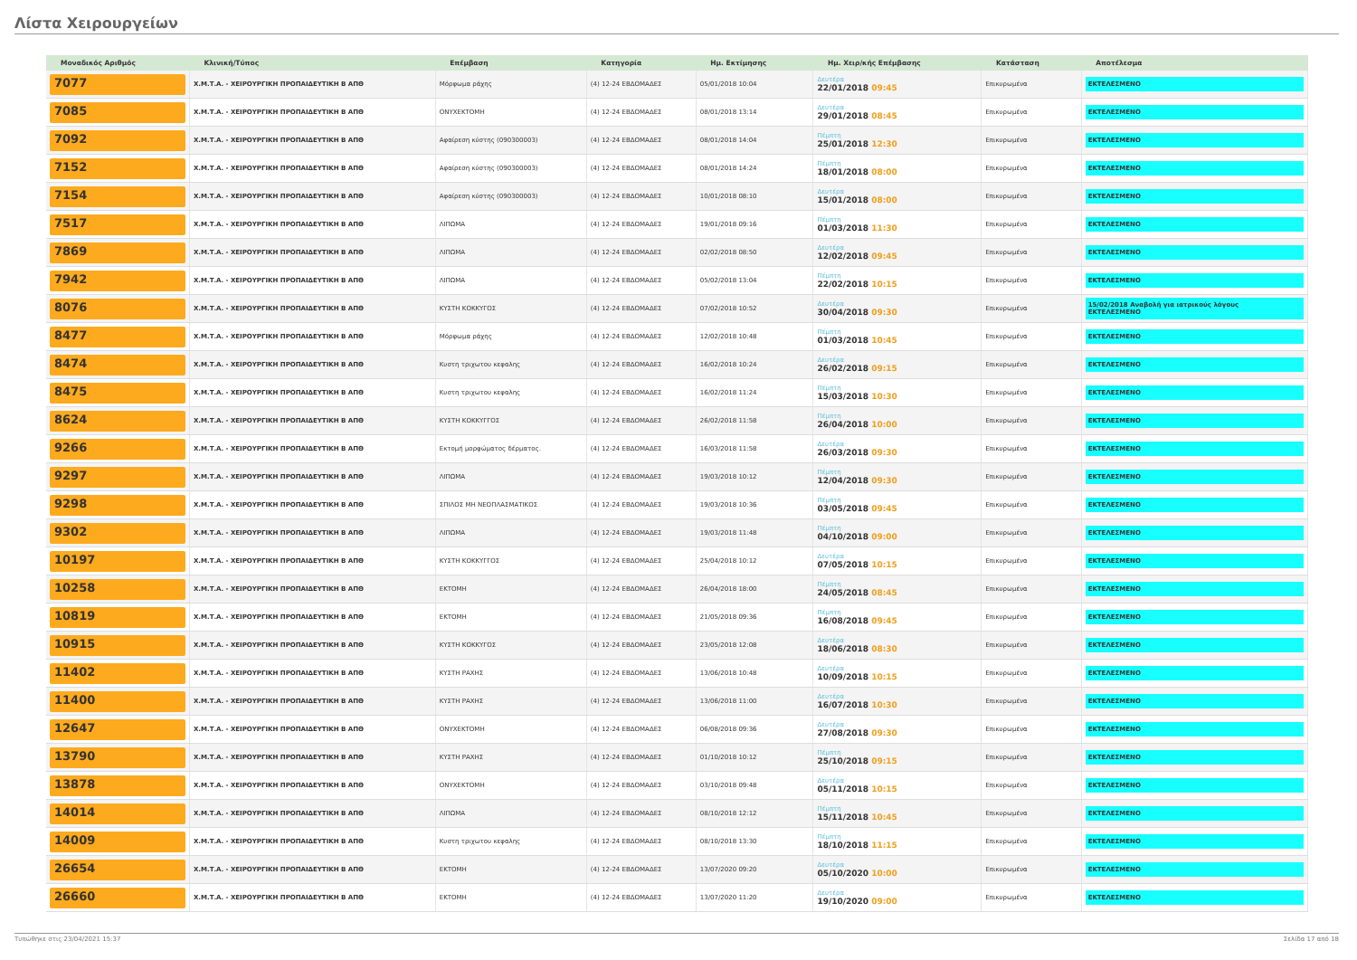Λίστα Χειρουργείων
| Μοναδικός Αριθμός | Κλινική/Τύπος | Επέμβαση | Κατηγορία | Ημ. Εκτίμησης | Ημ. Χειρ/κής Επέμβασης | Κατάσταση | Αποτέλεσμα |
| --- | --- | --- | --- | --- | --- | --- | --- |
| 7077 | Χ.Μ.Τ.Α. - ΧΕΙΡΟΥΡΓΙΚΗ ΠΡΟΠΑΙΔΕΥΤΙΚΗ Β ΑΠΘ | Μόρφωμα ράχης | (4) 12-24 ΕΒΔΟΜΑΔΕΣ | 05/01/2018 10:04 | Δευτέρα 22/01/2018 09:45 | Επικυρωμένα | ΕΚΤΕΛΕΣΜΕΝΟ |
| 7085 | Χ.Μ.Τ.Α. - ΧΕΙΡΟΥΡΓΙΚΗ ΠΡΟΠΑΙΔΕΥΤΙΚΗ Β ΑΠΘ | ΟΝΥΧΕΚΤΟΜΗ | (4) 12-24 ΕΒΔΟΜΑΔΕΣ | 08/01/2018 13:14 | Δευτέρα 29/01/2018 08:45 | Επικυρωμένα | ΕΚΤΕΛΕΣΜΕΝΟ |
| 7092 | Χ.Μ.Τ.Α. - ΧΕΙΡΟΥΡΓΙΚΗ ΠΡΟΠΑΙΔΕΥΤΙΚΗ Β ΑΠΘ | Αφαίρεση κύστης (090300003) | (4) 12-24 ΕΒΔΟΜΑΔΕΣ | 08/01/2018 14:04 | Πέμπτη 25/01/2018 12:30 | Επικυρωμένα | ΕΚΤΕΛΕΣΜΕΝΟ |
| 7152 | Χ.Μ.Τ.Α. - ΧΕΙΡΟΥΡΓΙΚΗ ΠΡΟΠΑΙΔΕΥΤΙΚΗ Β ΑΠΘ | Αφαίρεση κύστης (090300003) | (4) 12-24 ΕΒΔΟΜΑΔΕΣ | 08/01/2018 14:24 | Πέμπτη 18/01/2018 08:00 | Επικυρωμένα | ΕΚΤΕΛΕΣΜΕΝΟ |
| 7154 | Χ.Μ.Τ.Α. - ΧΕΙΡΟΥΡΓΙΚΗ ΠΡΟΠΑΙΔΕΥΤΙΚΗ Β ΑΠΘ | Αφαίρεση κύστης (090300003) | (4) 12-24 ΕΒΔΟΜΑΔΕΣ | 10/01/2018 08:10 | Δευτέρα 15/01/2018 08:00 | Επικυρωμένα | ΕΚΤΕΛΕΣΜΕΝΟ |
| 7517 | Χ.Μ.Τ.Α. - ΧΕΙΡΟΥΡΓΙΚΗ ΠΡΟΠΑΙΔΕΥΤΙΚΗ Β ΑΠΘ | ΛΙΠΩΜΑ | (4) 12-24 ΕΒΔΟΜΑΔΕΣ | 19/01/2018 09:16 | Πέμπτη 01/03/2018 11:30 | Επικυρωμένα | ΕΚΤΕΛΕΣΜΕΝΟ |
| 7869 | Χ.Μ.Τ.Α. - ΧΕΙΡΟΥΡΓΙΚΗ ΠΡΟΠΑΙΔΕΥΤΙΚΗ Β ΑΠΘ | ΛΙΠΩΜΑ | (4) 12-24 ΕΒΔΟΜΑΔΕΣ | 02/02/2018 08:50 | Δευτέρα 12/02/2018 09:45 | Επικυρωμένα | ΕΚΤΕΛΕΣΜΕΝΟ |
| 7942 | Χ.Μ.Τ.Α. - ΧΕΙΡΟΥΡΓΙΚΗ ΠΡΟΠΑΙΔΕΥΤΙΚΗ Β ΑΠΘ | ΛΙΠΩΜΑ | (4) 12-24 ΕΒΔΟΜΑΔΕΣ | 05/02/2018 13:04 | Πέμπτη 22/02/2018 10:15 | Επικυρωμένα | ΕΚΤΕΛΕΣΜΕΝΟ |
| 8076 | Χ.Μ.Τ.Α. - ΧΕΙΡΟΥΡΓΙΚΗ ΠΡΟΠΑΙΔΕΥΤΙΚΗ Β ΑΠΘ | ΚΥΣΤΗ ΚΟΚΚΥΓΟΣ | (4) 12-24 ΕΒΔΟΜΑΔΕΣ | 07/02/2018 10:52 | Δευτέρα 30/04/2018 09:30 | Επικυρωμένα | 15/02/2018 Αναβολή για ιατρικούς λόγους ΕΚΤΕΛΕΣΜΕΝΟ |
| 8477 | Χ.Μ.Τ.Α. - ΧΕΙΡΟΥΡΓΙΚΗ ΠΡΟΠΑΙΔΕΥΤΙΚΗ Β ΑΠΘ | Μόρφωμα ράχης | (4) 12-24 ΕΒΔΟΜΑΔΕΣ | 12/02/2018 10:48 | Πέμπτη 01/03/2018 10:45 | Επικυρωμένα | ΕΚΤΕΛΕΣΜΕΝΟ |
| 8474 | Χ.Μ.Τ.Α. - ΧΕΙΡΟΥΡΓΙΚΗ ΠΡΟΠΑΙΔΕΥΤΙΚΗ Β ΑΠΘ | Κυστη τριχωτου κεφαλης | (4) 12-24 ΕΒΔΟΜΑΔΕΣ | 16/02/2018 10:24 | Δευτέρα 26/02/2018 09:15 | Επικυρωμένα | ΕΚΤΕΛΕΣΜΕΝΟ |
| 8475 | Χ.Μ.Τ.Α. - ΧΕΙΡΟΥΡΓΙΚΗ ΠΡΟΠΑΙΔΕΥΤΙΚΗ Β ΑΠΘ | Κυστη τριχωτου κεφαλης | (4) 12-24 ΕΒΔΟΜΑΔΕΣ | 16/02/2018 11:24 | Πέμπτη 15/03/2018 10:30 | Επικυρωμένα | ΕΚΤΕΛΕΣΜΕΝΟ |
| 8624 | Χ.Μ.Τ.Α. - ΧΕΙΡΟΥΡΓΙΚΗ ΠΡΟΠΑΙΔΕΥΤΙΚΗ Β ΑΠΘ | ΚΥΣΤΗ ΚΟΚΚΥΓΓΟΣ | (4) 12-24 ΕΒΔΟΜΑΔΕΣ | 26/02/2018 11:58 | Πέμπτη 26/04/2018 10:00 | Επικυρωμένα | ΕΚΤΕΛΕΣΜΕΝΟ |
| 9266 | Χ.Μ.Τ.Α. - ΧΕΙΡΟΥΡΓΙΚΗ ΠΡΟΠΑΙΔΕΥΤΙΚΗ Β ΑΠΘ | Εκτομή μορφώματος δέρματος. | (4) 12-24 ΕΒΔΟΜΑΔΕΣ | 16/03/2018 11:58 | Δευτέρα 26/03/2018 09:30 | Επικυρωμένα | ΕΚΤΕΛΕΣΜΕΝΟ |
| 9297 | Χ.Μ.Τ.Α. - ΧΕΙΡΟΥΡΓΙΚΗ ΠΡΟΠΑΙΔΕΥΤΙΚΗ Β ΑΠΘ | ΛΙΠΩΜΑ | (4) 12-24 ΕΒΔΟΜΑΔΕΣ | 19/03/2018 10:12 | Πέμπτη 12/04/2018 09:30 | Επικυρωμένα | ΕΚΤΕΛΕΣΜΕΝΟ |
| 9298 | Χ.Μ.Τ.Α. - ΧΕΙΡΟΥΡΓΙΚΗ ΠΡΟΠΑΙΔΕΥΤΙΚΗ Β ΑΠΘ | ΣΠΙΛΟΣ ΜΗ ΝΕΟΠΛΑΣΜΑΤΙΚΟΣ | (4) 12-24 ΕΒΔΟΜΑΔΕΣ | 19/03/2018 10:36 | Πέμπτη 03/05/2018 09:45 | Επικυρωμένα | ΕΚΤΕΛΕΣΜΕΝΟ |
| 9302 | Χ.Μ.Τ.Α. - ΧΕΙΡΟΥΡΓΙΚΗ ΠΡΟΠΑΙΔΕΥΤΙΚΗ Β ΑΠΘ | ΛΙΠΩΜΑ | (4) 12-24 ΕΒΔΟΜΑΔΕΣ | 19/03/2018 11:48 | Πέμπτη 04/10/2018 09:00 | Επικυρωμένα | ΕΚΤΕΛΕΣΜΕΝΟ |
| 10197 | Χ.Μ.Τ.Α. - ΧΕΙΡΟΥΡΓΙΚΗ ΠΡΟΠΑΙΔΕΥΤΙΚΗ Β ΑΠΘ | ΚΥΣΤΗ ΚΟΚΚΥΓΓΟΣ | (4) 12-24 ΕΒΔΟΜΑΔΕΣ | 25/04/2018 10:12 | Δευτέρα 07/05/2018 10:15 | Επικυρωμένα | ΕΚΤΕΛΕΣΜΕΝΟ |
| 10258 | Χ.Μ.Τ.Α. - ΧΕΙΡΟΥΡΓΙΚΗ ΠΡΟΠΑΙΔΕΥΤΙΚΗ Β ΑΠΘ | ΕΚΤΟΜΗ | (4) 12-24 ΕΒΔΟΜΑΔΕΣ | 26/04/2018 18:00 | Πέμπτη 24/05/2018 08:45 | Επικυρωμένα | ΕΚΤΕΛΕΣΜΕΝΟ |
| 10819 | Χ.Μ.Τ.Α. - ΧΕΙΡΟΥΡΓΙΚΗ ΠΡΟΠΑΙΔΕΥΤΙΚΗ Β ΑΠΘ | ΕΚΤΟΜΗ | (4) 12-24 ΕΒΔΟΜΑΔΕΣ | 21/05/2018 09:36 | Πέμπτη 16/08/2018 09:45 | Επικυρωμένα | ΕΚΤΕΛΕΣΜΕΝΟ |
| 10915 | Χ.Μ.Τ.Α. - ΧΕΙΡΟΥΡΓΙΚΗ ΠΡΟΠΑΙΔΕΥΤΙΚΗ Β ΑΠΘ | ΚΥΣΤΗ ΚΟΚΚΥΓΟΣ | (4) 12-24 ΕΒΔΟΜΑΔΕΣ | 23/05/2018 12:08 | Δευτέρα 18/06/2018 08:30 | Επικυρωμένα | ΕΚΤΕΛΕΣΜΕΝΟ |
| 11402 | Χ.Μ.Τ.Α. - ΧΕΙΡΟΥΡΓΙΚΗ ΠΡΟΠΑΙΔΕΥΤΙΚΗ Β ΑΠΘ | ΚΥΣΤΗ ΡΑΧΗΣ | (4) 12-24 ΕΒΔΟΜΑΔΕΣ | 13/06/2018 10:48 | Δευτέρα 10/09/2018 10:15 | Επικυρωμένα | ΕΚΤΕΛΕΣΜΕΝΟ |
| 11400 | Χ.Μ.Τ.Α. - ΧΕΙΡΟΥΡΓΙΚΗ ΠΡΟΠΑΙΔΕΥΤΙΚΗ Β ΑΠΘ | ΚΥΣΤΗ ΡΑΧΗΣ | (4) 12-24 ΕΒΔΟΜΑΔΕΣ | 13/06/2018 11:00 | Δευτέρα 16/07/2018 10:30 | Επικυρωμένα | ΕΚΤΕΛΕΣΜΕΝΟ |
| 12647 | Χ.Μ.Τ.Α. - ΧΕΙΡΟΥΡΓΙΚΗ ΠΡΟΠΑΙΔΕΥΤΙΚΗ Β ΑΠΘ | ΟΝΥΧΕΚΤΟΜΗ | (4) 12-24 ΕΒΔΟΜΑΔΕΣ | 06/08/2018 09:36 | Δευτέρα 27/08/2018 09:30 | Επικυρωμένα | ΕΚΤΕΛΕΣΜΕΝΟ |
| 13790 | Χ.Μ.Τ.Α. - ΧΕΙΡΟΥΡΓΙΚΗ ΠΡΟΠΑΙΔΕΥΤΙΚΗ Β ΑΠΘ | ΚΥΣΤΗ ΡΑΧΗΣ | (4) 12-24 ΕΒΔΟΜΑΔΕΣ | 01/10/2018 10:12 | Πέμπτη 25/10/2018 09:15 | Επικυρωμένα | ΕΚΤΕΛΕΣΜΕΝΟ |
| 13878 | Χ.Μ.Τ.Α. - ΧΕΙΡΟΥΡΓΙΚΗ ΠΡΟΠΑΙΔΕΥΤΙΚΗ Β ΑΠΘ | ΟΝΥΧΕΚΤΟΜΗ | (4) 12-24 ΕΒΔΟΜΑΔΕΣ | 03/10/2018 09:48 | Δευτέρα 05/11/2018 10:15 | Επικυρωμένα | ΕΚΤΕΛΕΣΜΕΝΟ |
| 14014 | Χ.Μ.Τ.Α. - ΧΕΙΡΟΥΡΓΙΚΗ ΠΡΟΠΑΙΔΕΥΤΙΚΗ Β ΑΠΘ | ΛΙΠΩΜΑ | (4) 12-24 ΕΒΔΟΜΑΔΕΣ | 08/10/2018 12:12 | Πέμπτη 15/11/2018 10:45 | Επικυρωμένα | ΕΚΤΕΛΕΣΜΕΝΟ |
| 14009 | Χ.Μ.Τ.Α. - ΧΕΙΡΟΥΡΓΙΚΗ ΠΡΟΠΑΙΔΕΥΤΙΚΗ Β ΑΠΘ | Κυστη τριχωτου κεφαλης | (4) 12-24 ΕΒΔΟΜΑΔΕΣ | 08/10/2018 13:30 | Πέμπτη 18/10/2018 11:15 | Επικυρωμένα | ΕΚΤΕΛΕΣΜΕΝΟ |
| 26654 | Χ.Μ.Τ.Α. - ΧΕΙΡΟΥΡΓΙΚΗ ΠΡΟΠΑΙΔΕΥΤΙΚΗ Β ΑΠΘ | ΕΚΤΟΜΗ | (4) 12-24 ΕΒΔΟΜΑΔΕΣ | 13/07/2020 09:20 | Δευτέρα 05/10/2020 10:00 | Επικυρωμένα | ΕΚΤΕΛΕΣΜΕΝΟ |
| 26660 | Χ.Μ.Τ.Α. - ΧΕΙΡΟΥΡΓΙΚΗ ΠΡΟΠΑΙΔΕΥΤΙΚΗ Β ΑΠΘ | ΕΚΤΟΜΗ | (4) 12-24 ΕΒΔΟΜΑΔΕΣ | 13/07/2020 11:20 | Δευτέρα 19/10/2020 09:00 | Επικυρωμένα | ΕΚΤΕΛΕΣΜΕΝΟ |
Τυπώθηκε στις 23/04/2021 15:37 Σελίδα 17 από 18